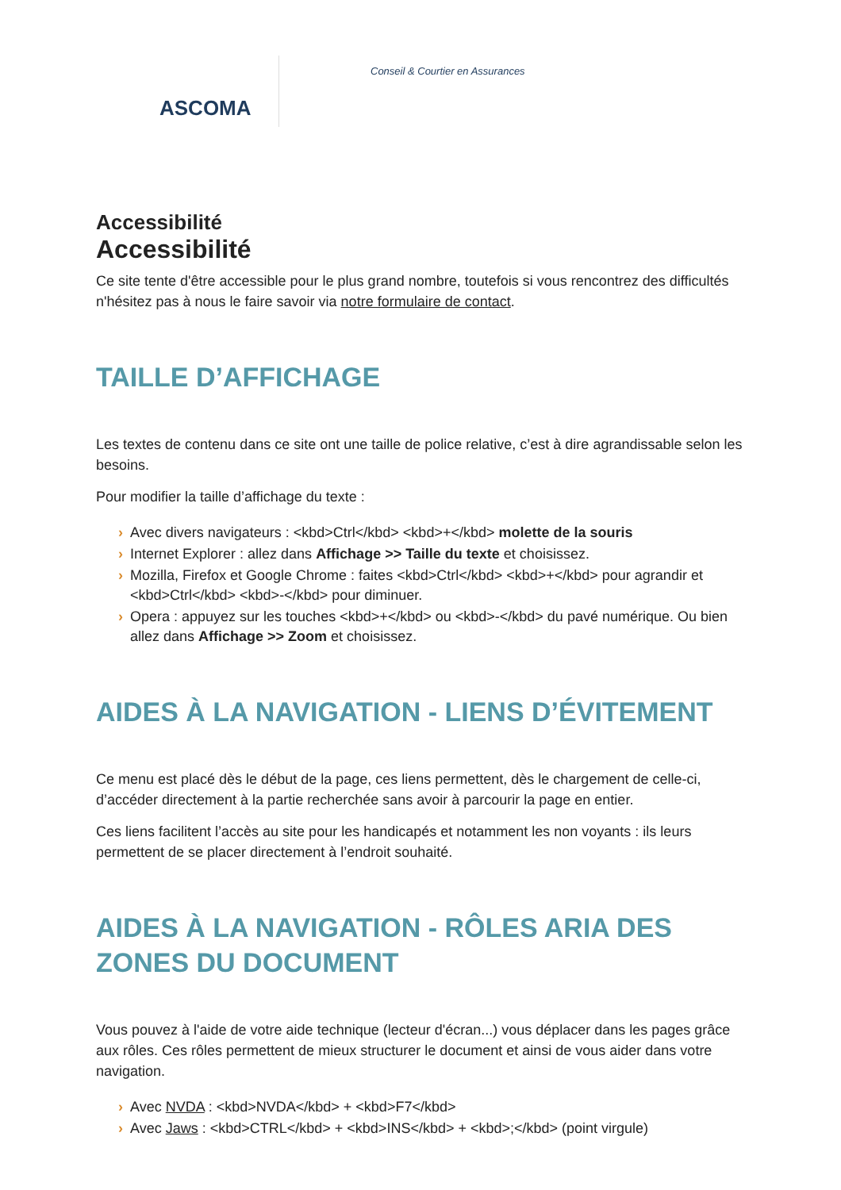ASCOMA
Conseil & Courtier en Assurances
Accessibilité
Accessibilité
Ce site tente d'être accessible pour le plus grand nombre, toutefois si vous rencontrez des difficultés n'hésitez pas à nous le faire savoir via notre formulaire de contact.
TAILLE D’AFFICHAGE
Les textes de contenu dans ce site ont une taille de police relative, c’est à dire agrandissable selon les besoins.
Pour modifier la taille d’affichage du texte :
Avec divers navigateurs : <kbd>Ctrl</kbd> <kbd>+</kbd> molette de la souris
Internet Explorer : allez dans Affichage >> Taille du texte et choisissez.
Mozilla, Firefox et Google Chrome : faites <kbd>Ctrl</kbd> <kbd>+</kbd> pour agrandir et <kbd>Ctrl</kbd> <kbd>-</kbd> pour diminuer.
Opera : appuyez sur les touches <kbd>+</kbd> ou <kbd>-</kbd> du pavé numérique. Ou bien allez dans Affichage >> Zoom et choisissez.
AIDES À LA NAVIGATION - LIENS D’ÉVITEMENT
Ce menu est placé dès le début de la page, ces liens permettent, dès le chargement de celle-ci, d’accéder directement à la partie recherchée sans avoir à parcourir la page en entier.
Ces liens facilitent l’accès au site pour les handicapés et notamment les non voyants : ils leurs permettent de se placer directement à l’endroit souhaité.
AIDES À LA NAVIGATION - RÔLES ARIA DES ZONES DU DOCUMENT
Vous pouvez à l'aide de votre aide technique (lecteur d'écran...) vous déplacer dans les pages grâce aux rôles. Ces rôles permettent de mieux structurer le document et ainsi de vous aider dans votre navigation.
Avec NVDA : <kbd>NVDA</kbd> + <kbd>F7</kbd>
Avec Jaws : <kbd>CTRL</kbd> + <kbd>INS</kbd> + <kbd>;</kbd> (point virgule)